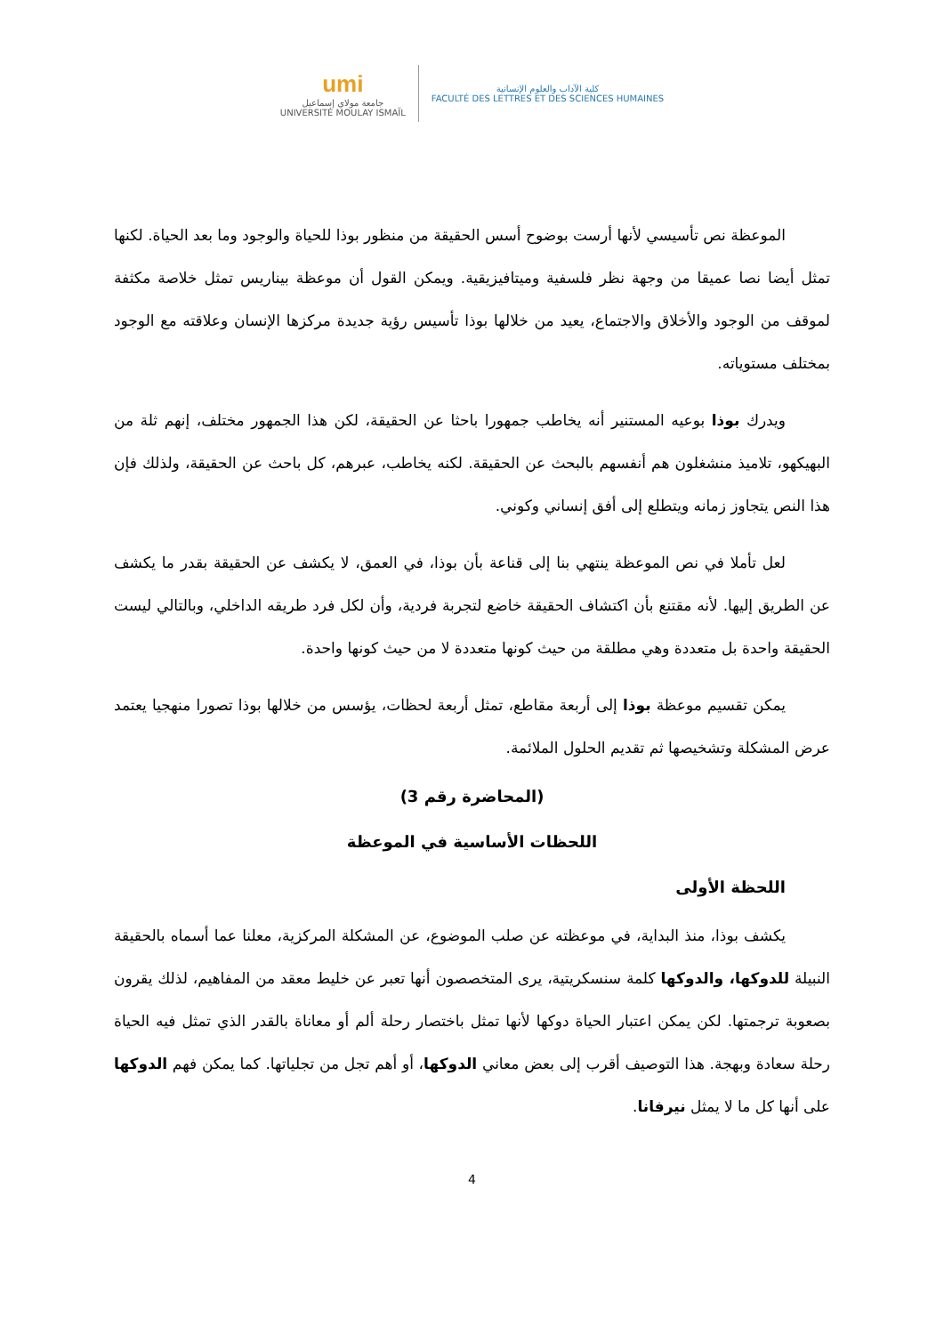umi
جامعة مولاي إسماعيل
UNIVERSITÉ MOULAY ISMAÏL
كلية الآداب والعلوم الإنسانية
FACULTÉ DES LETTRES ET DES SCIENCES HUMAINES
الموعظة نص تأسيسي لأنها أرست بوضوح أسس الحقيقة من منظور بوذا للحياة والوجود وما بعد الحياة. لكنها تمثل أيضا نصا عميقا من وجهة نظر فلسفية وميتافيزيقية. ويمكن القول أن موعظة بيناريس تمثل خلاصة مكثفة لموقف من الوجود والأخلاق والاجتماع، يعيد من خلالها بوذا تأسيس رؤية جديدة مركزها الإنسان وعلاقته مع الوجود بمختلف مستوياته.
ويدرك بوذا بوعيه المستنير أنه يخاطب جمهورا باحثا عن الحقيقة، لكن هذا الجمهور مختلف، إنهم ثلة من البهيكهو، تلاميذ منشغلون هم أنفسهم بالبحث عن الحقيقة. لكنه يخاطب، عبرهم، كل باحث عن الحقيقة، ولذلك فإن هذا النص يتجاوز زمانه ويتطلع إلى أفق إنساني وكوني.
لعل تأملا في نص الموعظة ينتهي بنا إلى قناعة بأن بوذا، في العمق، لا يكشف عن الحقيقة بقدر ما يكشف عن الطريق إليها. لأنه مقتنع بأن اكتشاف الحقيقة خاضع لتجربة فردية، وأن لكل فرد طريقه الداخلي، وبالتالي ليست الحقيقة واحدة بل متعددة وهي مطلقة من حيث كونها متعددة لا من حيث كونها واحدة.
يمكن تقسيم موعظة بوذا إلى أربعة مقاطع، تمثل أربعة لحظات، يؤسس من خلالها بوذا تصورا منهجيا يعتمد عرض المشكلة وتشخيصها ثم تقديم الحلول الملائمة.
(المحاضرة رقم 3)
اللحظات الأساسية في الموعظة
اللحظة الأولى
يكشف بوذا، منذ البداية، في موعظته عن صلب الموضوع، عن المشكلة المركزية، معلنا عما أسماه بالحقيقة النبيلة للدوكها، والدوكها كلمة سنسكريتية، يرى المتخصصون أنها تعبر عن خليط معقد من المفاهيم، لذلك يقرون بصعوبة ترجمتها. لكن يمكن اعتبار الحياة دوكها لأنها تمثل باختصار رحلة ألم أو معاناة بالقدر الذي تمثل فيه الحياة رحلة سعادة وبهجة. هذا التوصيف أقرب إلى بعض معاني الدوكها، أو أهم تجل من تجلياتها. كما يمكن فهم الدوكها على أنها كل ما لا يمثل نيرفانا.
4